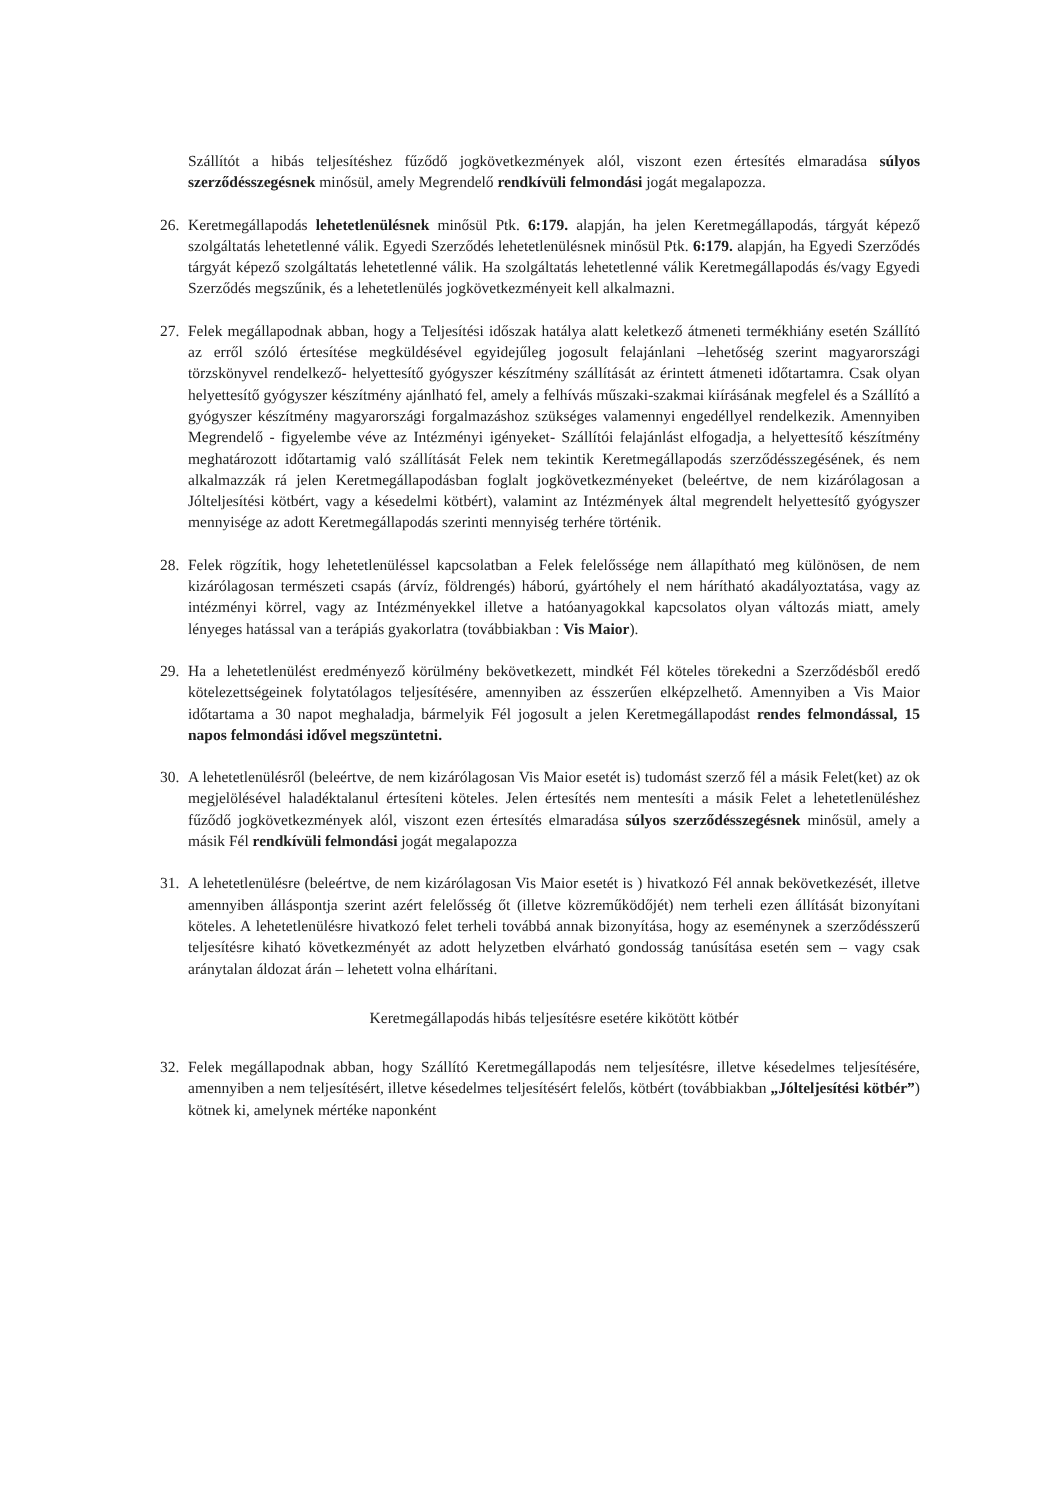Szállítót a hibás teljesítéshez fűződő jogkövetkezmények alól, viszont ezen értesítés elmaradása súlyos szerződésszegésnek minősül, amely Megrendelő rendkívüli felmondási jogát megalapozza.
26. Keretmegállapodás lehetetlenülésnek minősül Ptk. 6:179. alapján, ha jelen Keretmegállapodás, tárgyát képező szolgáltatás lehetetlenné válik. Egyedi Szerződés lehetetlenülésnek minősül Ptk. 6:179. alapján, ha Egyedi Szerződés tárgyát képező szolgáltatás lehetetlenné válik. Ha szolgáltatás lehetetlenné válik Keretmegállapodás és/vagy Egyedi Szerződés megszűnik, és a lehetetlenülés jogkövetkezményeit kell alkalmazni.
27. Felek megállapodnak abban, hogy a Teljesítési időszak hatálya alatt keletkező átmeneti termékhiány esetén Szállító az erről szóló értesítése megküldésével egyidejűleg jogosult felajánlani –lehetőség szerint magyarországi törzskönyvel rendelkező- helyettesítő gyógyszer készítmény szállítását az érintett átmeneti időtartamra. Csak olyan helyettesítő gyógyszer készítmény ajánlható fel, amely a felhívás műszaki-szakmai kiírásának megfelel és a Szállító a gyógyszer készítmény magyarországi forgalmazáshoz szükséges valamennyi engedéllyel rendelkezik. Amennyiben Megrendelő - figyelembe véve az Intézményi igényeket- Szállítói felajánlást elfogadja, a helyettesítő készítmény meghatározott időtartamig való szállítását Felek nem tekintik Keretmegállapodás szerződésszegésének, és nem alkalmazzák rá jelen Keretmegállapodásban foglalt jogkövetkezményeket (beleértve, de nem kizárólagosan a Jólteljesítési kötbért, vagy a késedelmi kötbért), valamint az Intézmények által megrendelt helyettesítő gyógyszer mennyisége az adott Keretmegállapodás szerinti mennyiség terhére történik.
28. Felek rögzítik, hogy lehetetlenüléssel kapcsolatban a Felek felelőssége nem állapítható meg különösen, de nem kizárólagosan természeti csapás (árvíz, földrengés) háború, gyártóhely el nem hárítható akadályoztatása, vagy az intézményi körrel, vagy az Intézményekkel illetve a hatóanyagokkal kapcsolatos olyan változás miatt, amely lényeges hatással van a terápiás gyakorlatra (továbbiakban : Vis Maior).
29. Ha a lehetetlenülést eredményező körülmény bekövetkezett, mindkét Fél köteles törekedni a Szerződésből eredő kötelezettségeinek folytatólagos teljesítésére, amennyiben az ésszerűen elképzelhető. Amennyiben a Vis Maior időtartama a 30 napot meghaladja, bármelyik Fél jogosult a jelen Keretmegállapodást rendes felmondással, 15 napos felmondási idővel megszüntetni.
30. A lehetetlenülésről (beleértve, de nem kizárólagosan Vis Maior esetét is) tudomást szerző fél a másik Felet(ket) az ok megjelölésével haladéktalanul értesíteni köteles. Jelen értesítés nem mentesíti a másik Felet a lehetetlenüléshez fűződő jogkövetkezmények alól, viszont ezen értesítés elmaradása súlyos szerződésszegésnek minősül, amely a másik Fél rendkívüli felmondási jogát megalapozza
31. A lehetetlenülésre (beleértve, de nem kizárólagosan Vis Maior esetét is ) hivatkozó Fél annak bekövetkezését, illetve amennyiben álláspontja szerint azért felelősség őt (illetve közreműködőjét) nem terheli ezen állítását bizonyítani köteles. A lehetetlenülésre hivatkozó felet terheli továbbá annak bizonyítása, hogy az eseménynek a szerződésszerű teljesítésre kiható következményét az adott helyzetben elvárható gondosság tanúsítása esetén sem – vagy csak aránytalan áldozat árán – lehetett volna elhárítani.
Keretmegállapodás hibás teljesítésre esetére kikötött kötbér
32. Felek megállapodnak abban, hogy Szállító Keretmegállapodás nem teljesítésre, illetve késedelmes teljesítésére, amennyiben a nem teljesítésért, illetve késedelmes teljesítésért felelős, kötbért (továbbiakban „Jólteljesítési kötbér”) kötnek ki, amelynek mértéke naponként